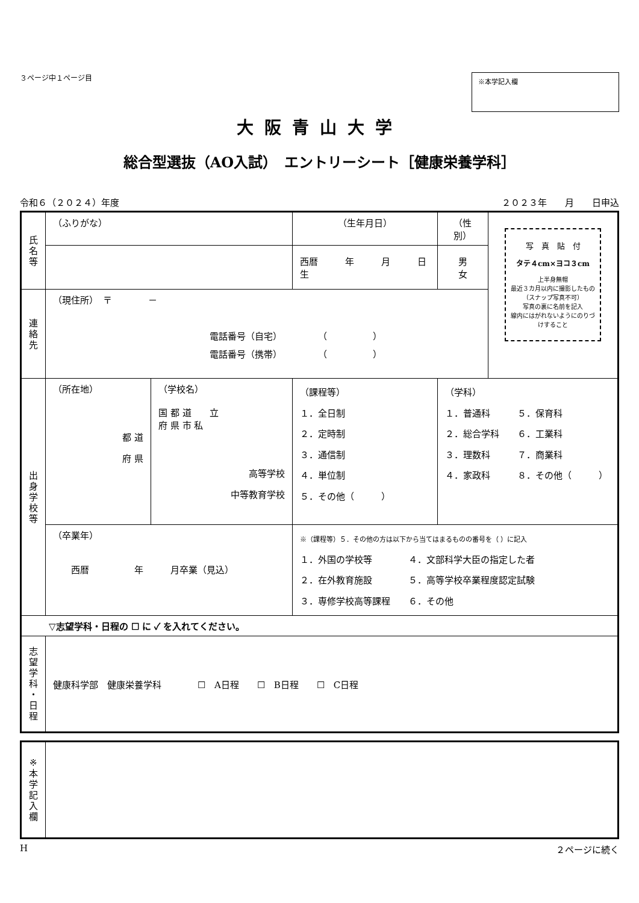３ページ中１ページ目
※本学記入欄
大阪青山大学
総合型選抜（AO入試）　エントリーシート［健康栄養学科］
令和６（２０２４）年度 ２０２３年　　月　　日申込
| 氏 名 等 | （ふりがな） | | （生年月日） | （性別） | 写 真 貼 付 タテ４cm×ヨコ３cm 上半身無帽 最近３カ月以内に撮影したもの （スナップ写真不可） 写真の裏に名前を記入 線内にはがれないようにのりづけすること |
| | | | 西暦 年 月 日生 | 男 女 | |
| 連 絡 先 | （現住所） 〒 － 電話番号（自宅） （ ） 電話番号（携帯） （ ） | | | | |
| 出 身 学 校 等 | （所在地） 都 道 府 県 | （学校名） 国 都 道 立 府 県 市 私 高等学校 中等教育学校 | （課程等） １．全日制 ２．定時制 ３．通信制 ４．単位制 ５．その他（ ） | （学科） １．普通科 ５．保育科 ２．総合学科 ６．工業科 ３．理数科 ７．商業科 ４．家政科 ８．その他（ ） | |
| | （卒業年） 西暦 年 月卒業（見込） | | ※（課程等）５．その他の方は以下から当てはまるものの番号を（ ）に記入 １．外国の学校等 ４．文部科学大臣の指定した者 ２．在外教育施設 ５．高等学校卒業程度認定試験 ３．専修学校高等課程 ６．その他 | | |
| ▽志望学科・日程の ☐ に ✓ を入れてください。 | | | | | |
| 志 望 学 科 ・ 日 程 | 健康科学部 健康栄養学科 ☐ A日程 ☐ B日程 ☐ C日程 | | | | |
| ※ 本 学 記 入 欄 | |
H ２ページに続く